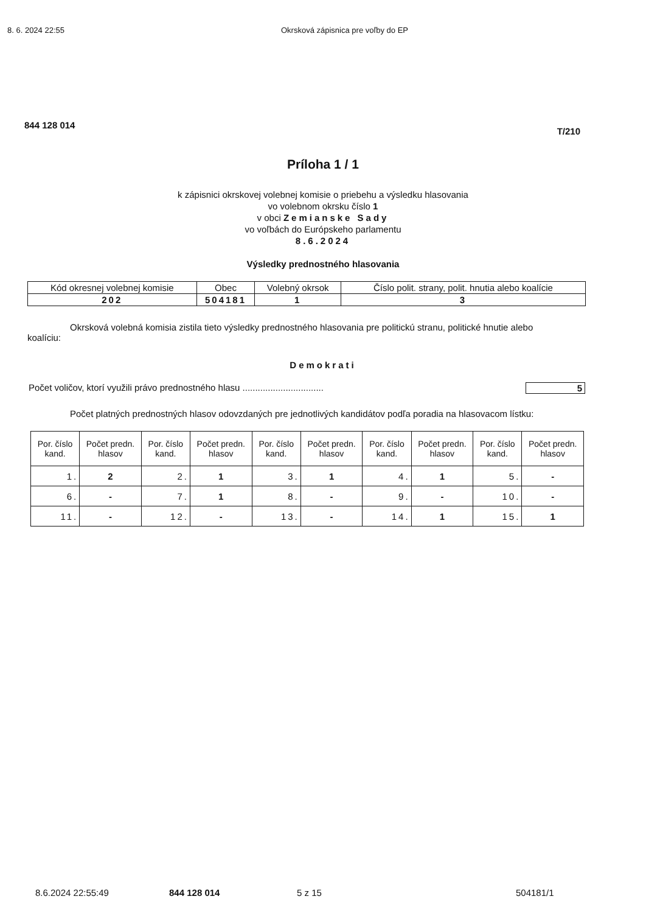8. 6. 2024 22:55 Okrsková zápisnica pre voľby do EP
844 128 014 T/210
Príloha 1 / 1
k zápisnici okrskovej volebnej komisie o priebehu a výsledku hlasovania
vo volebnom okrsku číslo 1
v obci Zemianske Sady
vo voľbách do Európskeho parlamentu
8.6.2024
Výsledky prednostného hlasovania
| Kód okresnej volebnej komisie | Obec | Volebný okrsok | Číslo polit. strany, polit. hnutia alebo koalície |
| --- | --- | --- | --- |
| 202 | 504181 | 1 | 3 |
Okrsková volebná komisia zistila tieto výsledky prednostného hlasovania pre politickú stranu, politické hnutie alebo koalíciu:
Demokrati
Počet voličov, ktorí využili právo prednostného hlasu ................................ 5
Počet platných prednostných hlasov odovzdaných pre jednotlivých kandidátov podľa poradia na hlasovacom lístku:
| Por. číslo kand. | Počet predn. hlasov | Por. číslo kand. | Počet predn. hlasov | Por. číslo kand. | Počet predn. hlasov | Por. číslo kand. | Počet predn. hlasov | Por. číslo kand. | Počet predn. hlasov |
| --- | --- | --- | --- | --- | --- | --- | --- | --- | --- |
| 1. | 2 | 2. | 1 | 3. | 1 | 4. | 1 | 5. | - |
| 6. | - | 7. | 1 | 8. | - | 9. | - | 10. | - |
| 11. | - | 12. | - | 13. | - | 14. | 1 | 15. | 1 |
8.6.2024 22:55:49 844 128 014 5 z 15 504181/1